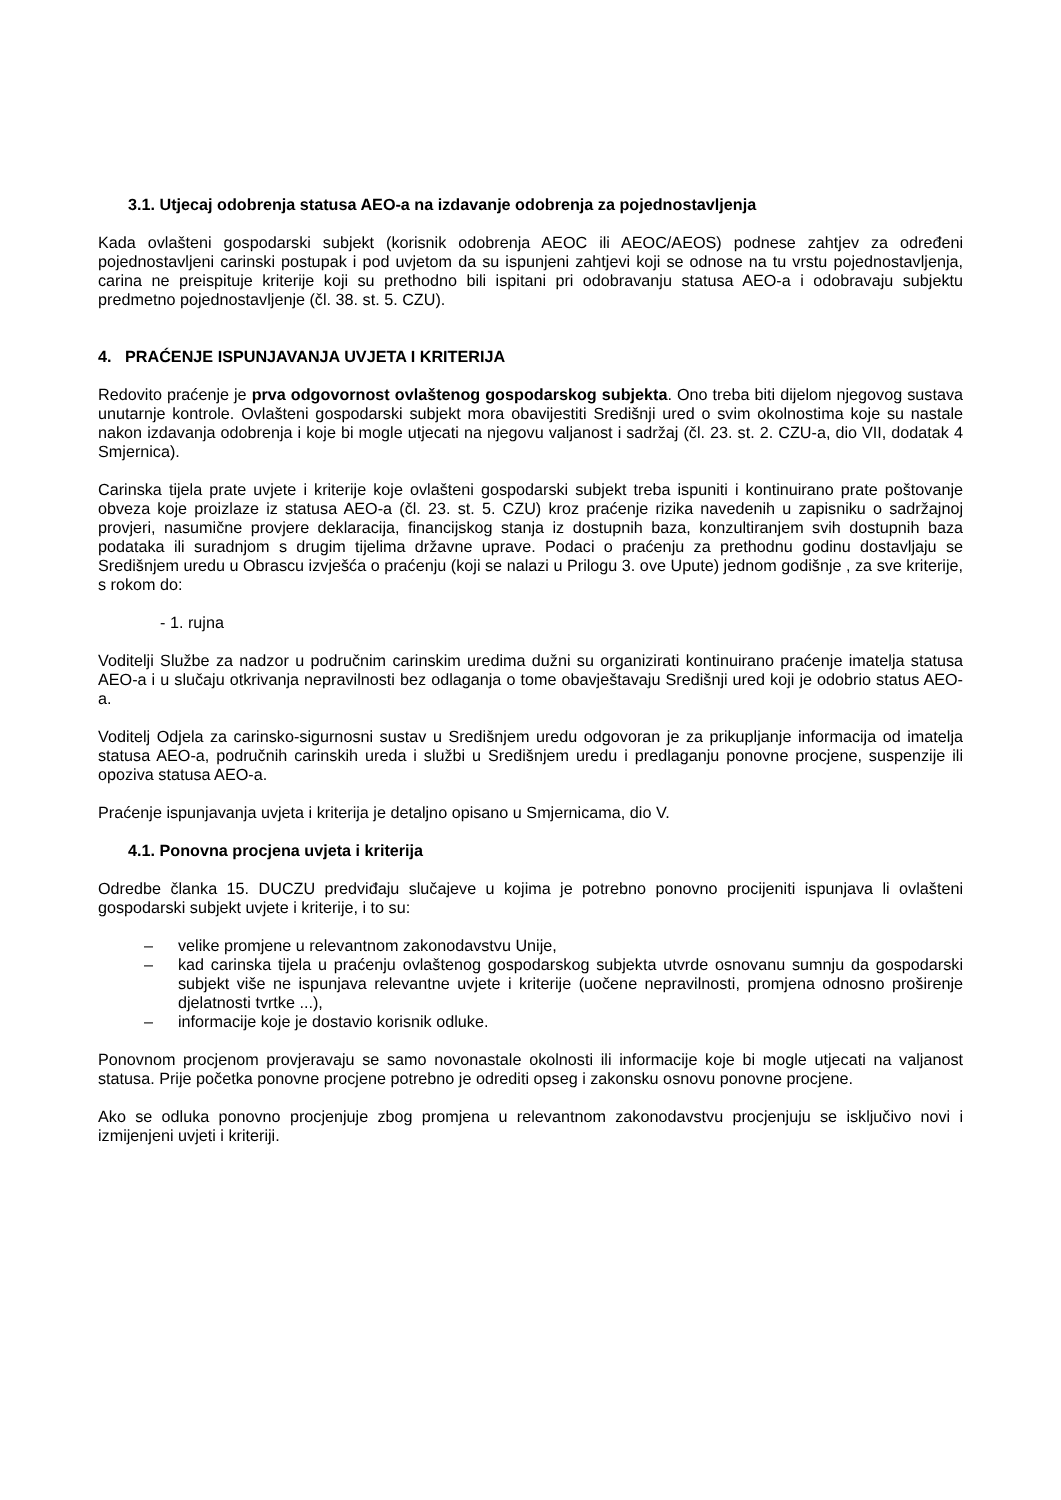3.1. Utjecaj odobrenja statusa AEO-a na izdavanje odobrenja za pojednostavljenja
Kada ovlašteni gospodarski subjekt (korisnik odobrenja AEOC ili AEOC/AEOS) podnese zahtjev za određeni pojednostavljeni carinski postupak i pod uvjetom da su ispunjeni zahtjevi koji se odnose na tu vrstu pojednostavljenja, carina ne preispituje kriterije koji su prethodno bili ispitani pri odobravanju statusa AEO-a i odobravaju subjektu predmetno pojednostavljenje (čl. 38. st. 5. CZU).
4. PRAĆENJE ISPUNJAVANJA UVJETA I KRITERIJA
Redovito praćenje je prva odgovornost ovlaštenog gospodarskog subjekta. Ono treba biti dijelom njegovog sustava unutarnje kontrole. Ovlašteni gospodarski subjekt mora obavijestiti Središnji ured o svim okolnostima koje su nastale nakon izdavanja odobrenja i koje bi mogle utjecati na njegovu valjanost i sadržaj (čl. 23. st. 2. CZU-a, dio VII, dodatak 4 Smjernica).
Carinska tijela prate uvjete i kriterije koje ovlašteni gospodarski subjekt treba ispuniti i kontinuirano prate poštovanje obveza koje proizlaze iz statusa AEO-a (čl. 23. st. 5. CZU) kroz praćenje rizika navedenih u zapisniku o sadržajnoj provjeri, nasumične provjere deklaracija, financijskog stanja iz dostupnih baza, konzultiranjem svih dostupnih baza podataka ili suradnjom s drugim tijelima državne uprave. Podaci o praćenju za prethodnu godinu dostavljaju se Središnjem uredu u Obrascu izvješća o praćenju (koji se nalazi u Prilogu 3. ove Upute) jednom godišnje , za sve kriterije, s rokom do:
- 1. rujna
Voditelji Službe za nadzor u područnim carinskim uredima dužni su organizirati kontinuirano praćenje imatelja statusa AEO-a i u slučaju otkrivanja nepravilnosti bez odlaganja o tome obavještavaju Središnji ured koji je odobrio status AEO-a.
Voditelj Odjela za carinsko-sigurnosni sustav u Središnjem uredu odgovoran je za prikupljanje informacija od imatelja statusa AEO-a, područnih carinskih ureda i službi u Središnjem uredu i predlaganju ponovne procjene, suspenzije ili opoziva statusa AEO-a.
Praćenje ispunjavanja uvjeta i kriterija je detaljno opisano u Smjernicama, dio V.
4.1. Ponovna procjena uvjeta i kriterija
Odredbe članka 15. DUCZU predviđaju slučajeve u kojima je potrebno ponovno procijeniti ispunjava li ovlašteni gospodarski subjekt uvjete i kriterije, i to su:
– velike promjene u relevantnom zakonodavstvu Unije,
– kad carinska tijela u praćenju ovlaštenog gospodarskog subjekta utvrde osnovanu sumnju da gospodarski subjekt više ne ispunjava relevantne uvjete i kriterije (uočene nepravilnosti, promjena odnosno proširenje djelatnosti tvrtke ...),
– informacije koje je dostavio korisnik odluke.
Ponovnom procjenom provjeravaju se samo novonastale okolnosti ili informacije koje bi mogle utjecati na valjanost statusa. Prije početka ponovne procjene potrebno je odrediti opseg i zakonsku osnovu ponovne procjene.
Ako se odluka ponovno procjenjuje zbog promjena u relevantnom zakonodavstvu procjenjuju se isključivo novi i izmijenjeni uvjeti i kriteriji.